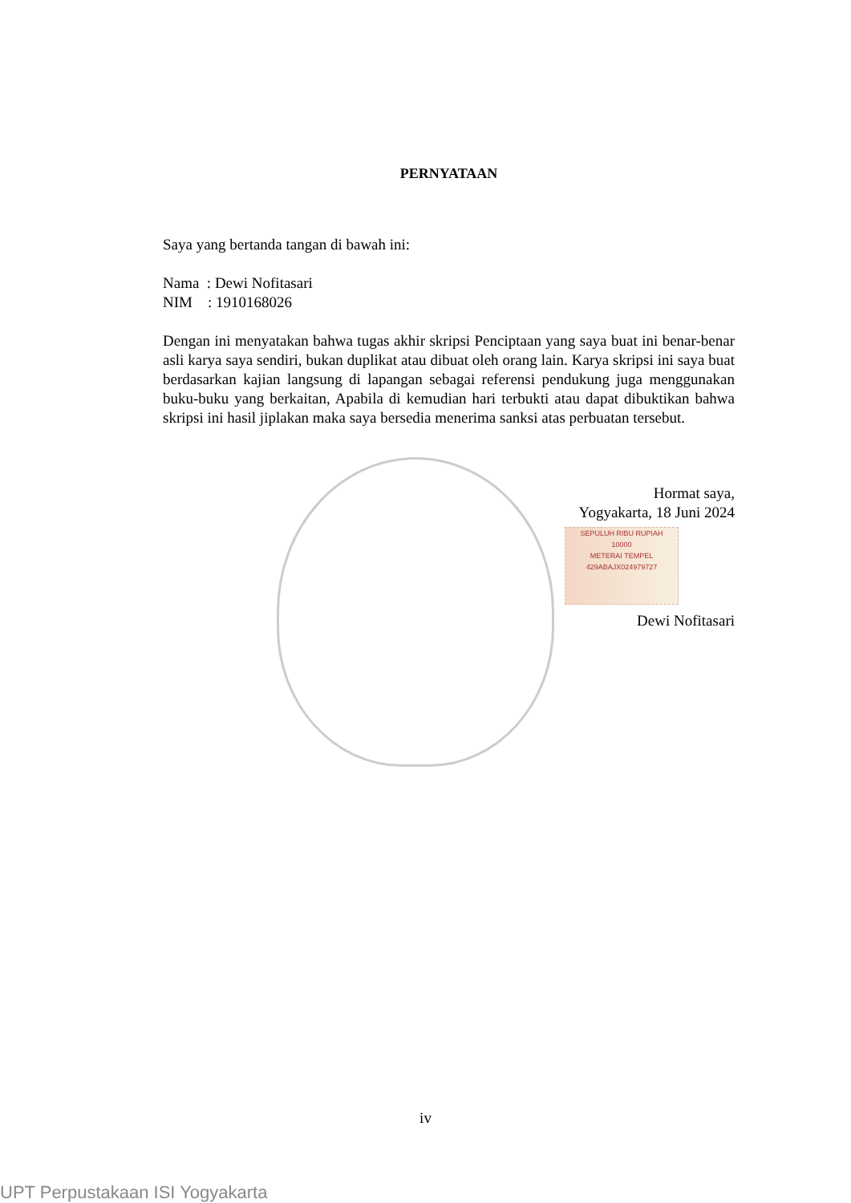PERNYATAAN
Saya yang bertanda tangan di bawah ini:
Nama : Dewi Nofitasari
NIM : 1910168026
Dengan ini menyatakan bahwa tugas akhir skripsi Penciptaan yang saya buat ini benar-benar asli karya saya sendiri, bukan duplikat atau dibuat oleh orang lain. Karya skripsi ini saya buat berdasarkan kajian langsung di lapangan sebagai referensi pendukung juga menggunakan buku-buku yang berkaitan, Apabila di kemudian hari terbukti atau dapat dibuktikan bahwa skripsi ini hasil jiplakan maka saya bersedia menerima sanksi atas perbuatan tersebut.
Hormat saya,
Yogyakarta, 18 Juni 2024
SEPULUH RIBU RUPIAH
10000
METERAI TEMPEL
429ABAJX024979727
Dewi Nofitasari
iv
UPT Perpustakaan ISI Yogyakarta